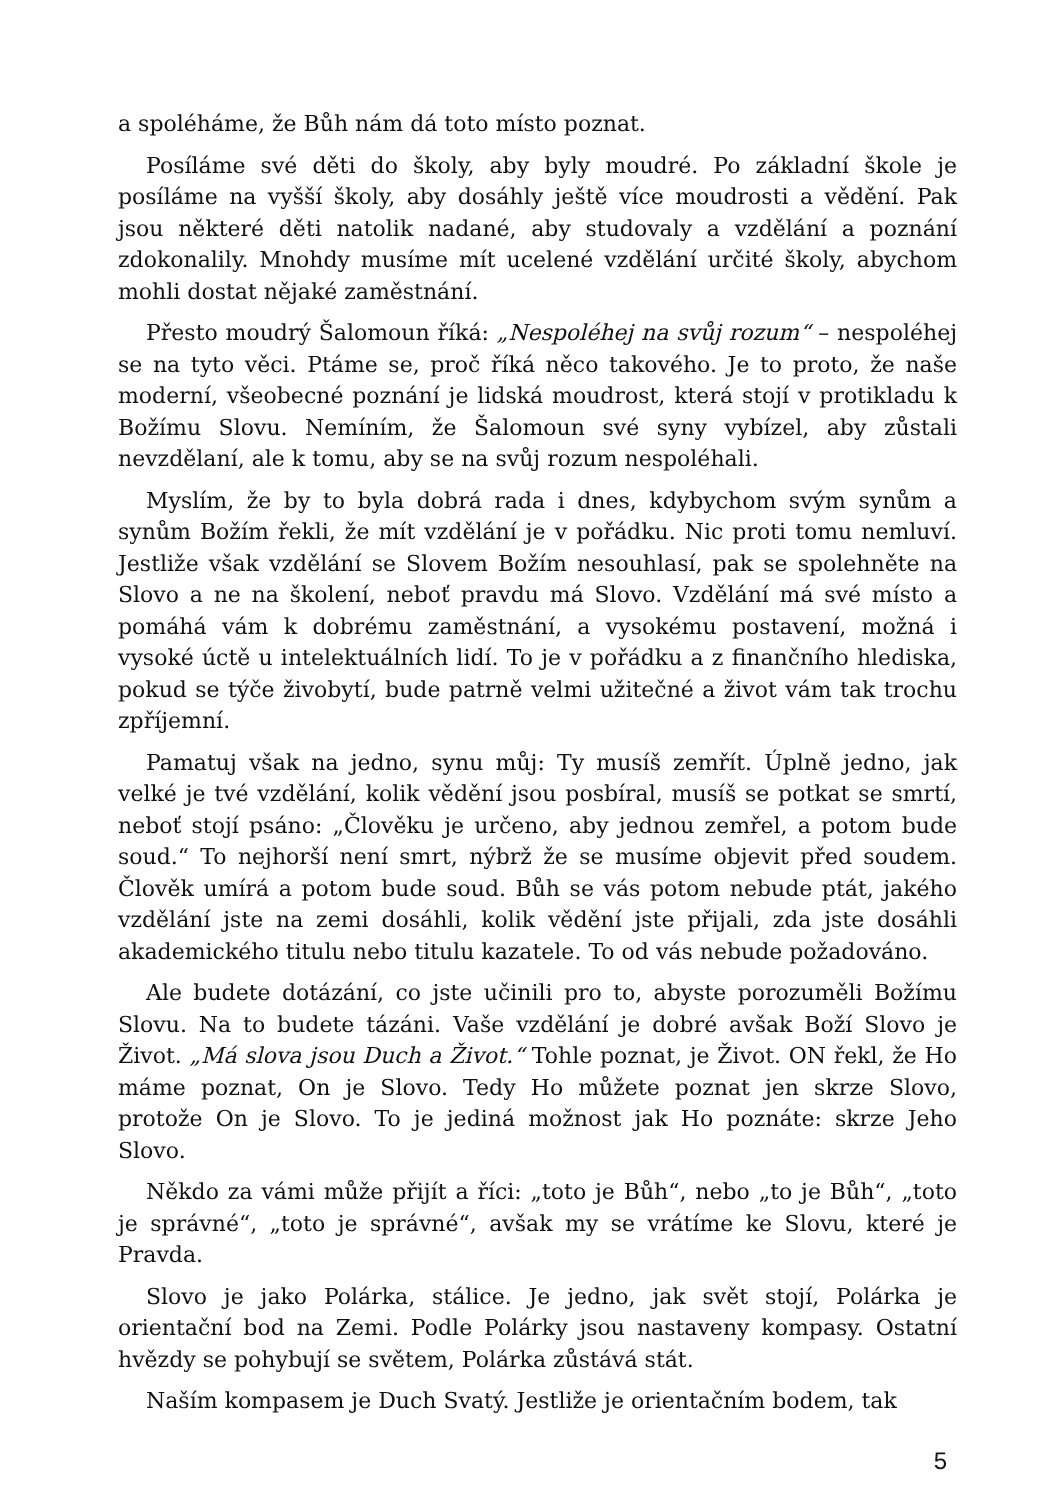a spoléháme, že Bůh nám dá toto místo poznat.
Posíláme své děti do školy, aby byly moudré. Po základní škole je posíláme na vyšší školy, aby dosáhly ještě více moudrosti a vědění. Pak jsou některé děti natolik nadané, aby studovaly a vzdělání a poznání zdokonalily. Mnohdy musíme mít ucelené vzdělání určité školy, abychom mohli dostat nějaké zaměstnání.
Přesto moudrý Šalomoun říká: „Nespoléhej na svůj rozum“ – nespoléhej se na tyto věci. Ptáme se, proč říká něco takového. Je to proto, že naše moderní, všeobecné poznání je lidská moudrost, která stojí v protikladu k Božímu Slovu. Nemíním, že Šalomoun své syny vybízel, aby zůstali nevzdělaní, ale k tomu, aby se na svůj rozum nespoléhali.
Myslím, že by to byla dobrá rada i dnes, kdybychom svým synům a synům Božím řekli, že mít vzdělání je v pořádku. Nic proti tomu nemluví. Jestliže však vzdělání se Slovem Božím nesouhlasí, pak se spolehněte na Slovo a ne na školení, neboť pravdu má Slovo. Vzdělání má své místo a pomáhá vám k dobrému zaměstnání, a vysokému postavení, možná i vysoké úctě u intelektuálních lidí. To je v pořádku a z finančního hlediska, pokud se týče živobytí, bude patrně velmi užitečné a život vám tak trochu zpříjemní.
Pamatuj však na jedno, synu můj: Ty musíš zemřít. Úplně jedno, jak velké je tvé vzdělání, kolik vědění jsou posbíral, musíš se potkat se smrtí, neboť stojí psáno: „Člověku je určeno, aby jednou zemřel, a potom bude soud.“ To nejhorší není smrt, nýbrž že se musíme objevit před soudem. Člověk umírá a potom bude soud. Bůh se vás potom nebude ptát, jakého vzdělání jste na zemi dosáhli, kolik vědění jste přijali, zda jste dosáhli akademického titulu nebo titulu kazatele. To od vás nebude požadováno.
Ale budete dotázání, co jste učinili pro to, abyste porozuměli Božímu Slovu. Na to budete tázáni. Vaše vzdělání je dobré avšak Boží Slovo je Život. „Má slova jsou Duch a Život.“ Tohle poznat, je Život. ON řekl, že Ho máme poznat, On je Slovo. Tedy Ho můžete poznat jen skrze Slovo, protože On je Slovo. To je jediná možnost jak Ho poznáte: skrze Jeho Slovo.
Někdo za vámi může přijít a říci: „toto je Bůh“, nebo „to je Bůh“, „toto je správné“, „toto je správné“, avšak my se vrátíme ke Slovu, které je Pravda.
Slovo je jako Polárka, stálice. Je jedno, jak svět stojí, Polárka je orientační bod na Zemi. Podle Polárky jsou nastaveny kompasy. Ostatní hvězdy se pohybují se světem, Polárka zůstává stát.
Naším kompasem je Duch Svatý. Jestliže je orientačním bodem, tak
5